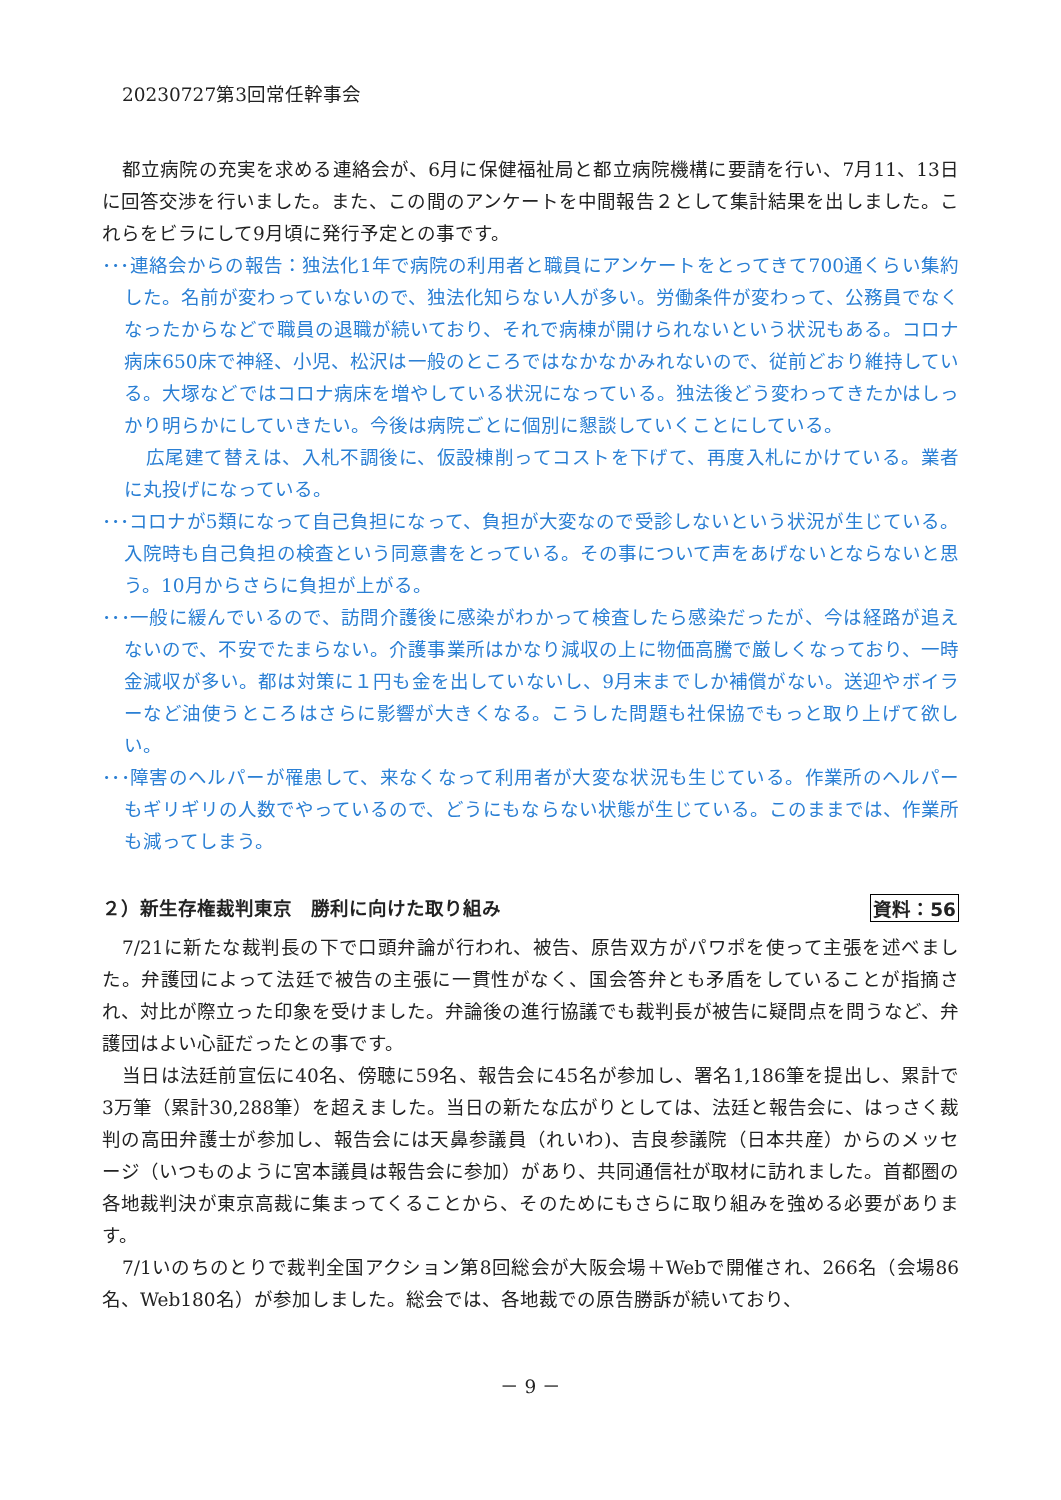20230727第3回常任幹事会
都立病院の充実を求める連絡会が、6月に保健福祉局と都立病院機構に要請を行い、7月11、13日に回答交渉を行いました。また、この間のアンケートを中間報告２として集計結果を出しました。これらをビラにして9月頃に発行予定との事です。
･･･連絡会からの報告：独法化1年で病院の利用者と職員にアンケートをとってきて700通くらい集約した。名前が変わっていないので、独法化知らない人が多い。労働条件が変わって、公務員でなくなったからなどで職員の退職が続いており、それで病棟が開けられないという状況もある。コロナ病床650床で神経、小児、松沢は一般のところではなかなかみれないので、従前どおり維持している。大塚などではコロナ病床を増やしている状況になっている。独法後どう変わってきたかはしっかり明らかにしていきたい。今後は病院ごとに個別に懇談していくことにしている。
広尾建て替えは、入札不調後に、仮設棟削ってコストを下げて、再度入札にかけている。業者に丸投げになっている。
･･･コロナが5類になって自己負担になって、負担が大変なので受診しないという状況が生じている。入院時も自己負担の検査という同意書をとっている。その事について声をあげないとならないと思う。10月からさらに負担が上がる。
･･･一般に緩んでいるので、訪問介護後に感染がわかって検査したら感染だったが、今は経路が追えないので、不安でたまらない。介護事業所はかなり減収の上に物価高騰で厳しくなっており、一時金減収が多い。都は対策に１円も金を出していないし、9月末までしか補償がない。送迎やボイラーなど油使うところはさらに影響が大きくなる。こうした問題も社保協でもっと取り上げて欲しい。
･･･障害のヘルパーが罹患して、来なくなって利用者が大変な状況も生じている。作業所のヘルパーもギリギリの人数でやっているので、どうにもならない状態が生じている。このままでは、作業所も減ってしまう。
２）新生存権裁判東京　勝利に向けた取り組み 資料：56
7/21に新たな裁判長の下で口頭弁論が行われ、被告、原告双方がパワポを使って主張を述べました。弁護団によって法廷で被告の主張に一貫性がなく、国会答弁とも矛盾をしていることが指摘され、対比が際立った印象を受けました。弁論後の進行協議でも裁判長が被告に疑問点を問うなど、弁護団はよい心証だったとの事です。
当日は法廷前宣伝に40名、傍聴に59名、報告会に45名が参加し、署名1,186筆を提出し、累計で3万筆（累計30,288筆）を超えました。当日の新たな広がりとしては、法廷と報告会に、はっさく裁判の高田弁護士が参加し、報告会には天鼻参議員（れいわ)、吉良参議院（日本共産）からのメッセージ（いつものように宮本議員は報告会に参加）があり、共同通信社が取材に訪れました。首都圏の各地裁判決が東京高裁に集まってくることから、そのためにもさらに取り組みを強める必要があります。
7/1いのちのとりで裁判全国アクション第8回総会が大阪会場＋Webで開催され、266名（会場86名、Web180名）が参加しました。総会では、各地裁での原告勝訴が続いており、
－ 9 －